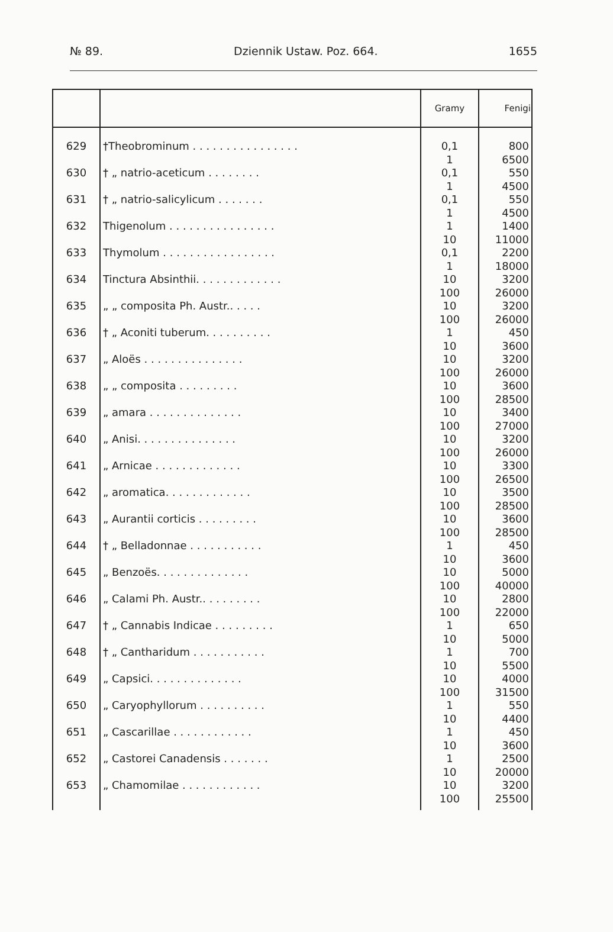№ 89. Dziennik Ustaw. Poz. 664. 1655
| | | Gramy | Fenigi |
| --- | --- | --- | --- |
| 629 | †Theobrominum . . . . . . . . . . . . . . . . | 0,1 1 | 800 6500 |
| 630 | † „ natrio-aceticum . . . . . . . . | 0,1 1 | 550 4500 |
| 631 | † „ natrio-salicylicum . . . . . . . | 0,1 1 | 550 4500 |
| 632 | Thigenolum . . . . . . . . . . . . . . . . | 1 10 | 1400 11000 |
| 633 | Thymolum . . . . . . . . . . . . . . . . . | 0,1 1 | 2200 18000 |
| 634 | Tinctura Absinthii. . . . . . . . . . . . . | 10 100 | 3200 26000 |
| 635 | „ „ composita Ph. Austr.. . . . . | 10 100 | 3200 26000 |
| 636 | † „ Aconiti tuberum. . . . . . . . . . | 1 10 | 450 3600 |
| 637 | „ Aloës . . . . . . . . . . . . . . . | 10 100 | 3200 26000 |
| 638 | „ „ composita . . . . . . . . . | 10 100 | 3600 28500 |
| 639 | „ amara . . . . . . . . . . . . . . | 10 100 | 3400 27000 |
| 640 | „ Anisi. . . . . . . . . . . . . . . | 10 100 | 3200 26000 |
| 641 | „ Arnicae . . . . . . . . . . . . . | 10 100 | 3300 26500 |
| 642 | „ aromatica. . . . . . . . . . . . . | 10 100 | 3500 28500 |
| 643 | „ Aurantii corticis . . . . . . . . . | 10 100 | 3600 28500 |
| 644 | † „ Belladonnae . . . . . . . . . . . | 1 10 | 450 3600 |
| 645 | „ Benzoës. . . . . . . . . . . . . . | 10 100 | 5000 40000 |
| 646 | „ Calami Ph. Austr.. . . . . . . . . | 10 100 | 2800 22000 |
| 647 | † „ Cannabis Indicae . . . . . . . . . | 1 10 | 650 5000 |
| 648 | † „ Cantharidum . . . . . . . . . . . | 1 10 | 700 5500 |
| 649 | „ Capsici. . . . . . . . . . . . . . | 10 100 | 4000 31500 |
| 650 | „ Caryophyllorum . . . . . . . . . . | 1 10 | 550 4400 |
| 651 | „ Cascarillae . . . . . . . . . . . . | 1 10 | 450 3600 |
| 652 | „ Castorei Canadensis . . . . . . . | 1 10 | 2500 20000 |
| 653 | „ Chamomilae . . . . . . . . . . . . | 10 100 | 3200 25500 |